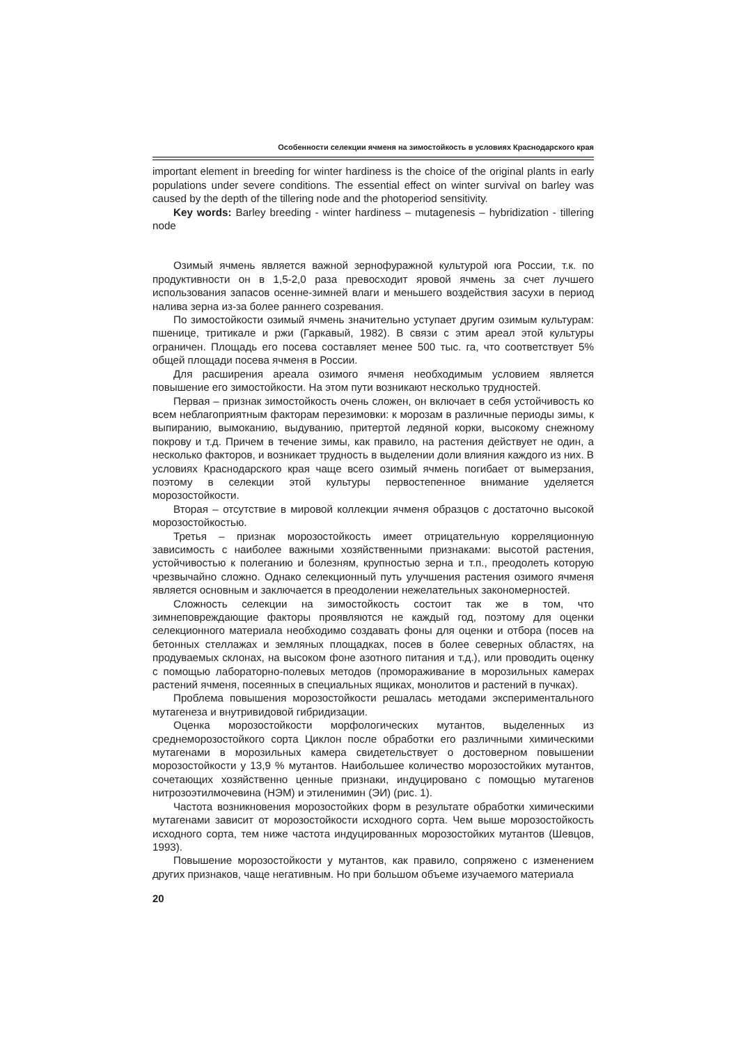Особенности селекции ячменя на зимостойкость в условиях Краснодарского края
important element in breeding for winter hardiness is the choice of the original plants in early populations under severe conditions. The essential effect on winter survival on barley was caused by the depth of the tillering node and the photoperiod sensitivity.
Key words: Barley breeding - winter hardiness – mutagenesis – hybridization - tillering node
Озимый ячмень является важной зернофуражной культурой юга России, т.к. по продуктивности он в 1,5-2,0 раза превосходит яровой ячмень за счет лучшего использования запасов осенне-зимней влаги и меньшего воздействия засухи в период налива зерна из-за более раннего созревания.
По зимостойкости озимый ячмень значительно уступает другим озимым культурам: пшенице, тритикале и ржи (Гаркавый, 1982). В связи с этим ареал этой культуры ограничен. Площадь его посева составляет менее 500 тыс. га, что соответствует 5% общей площади посева ячменя в России.
Для расширения ареала озимого ячменя необходимым условием является повышение его зимостойкости. На этом пути возникают несколько трудностей.
Первая – признак зимостойкость очень сложен, он включает в себя устойчивость ко всем неблагоприятным факторам перезимовки: к морозам в различные периоды зимы, к выпиранию, вымоканию, выдуванию, притертой ледяной корки, высокому снежному покрову и т.д. Причем в течение зимы, как правило, на растения действует не один, а несколько факторов, и возникает трудность в выделении доли влияния каждого из них. В условиях Краснодарского края чаще всего озимый ячмень погибает от вымерзания, поэтому в селекции этой культуры первостепенное внимание уделяется морозостойкости.
Вторая – отсутствие в мировой коллекции ячменя образцов с достаточно высокой морозостойкостью.
Третья – признак морозостойкость имеет отрицательную корреляционную зависимость с наиболее важными хозяйственными признаками: высотой растения, устойчивостью к полеганию и болезням, крупностью зерна и т.п., преодолеть которую чрезвычайно сложно. Однако селекционный путь улучшения растения озимого ячменя является основным и заключается в преодолении нежелательных закономерностей.
Сложность селекции на зимостойкость состоит так же в том, что зимнеповреждающие факторы проявляются не каждый год, поэтому для оценки селекционного материала необходимо создавать фоны для оценки и отбора (посев на бетонных стеллажах и земляных площадках, посев в более северных областях, на продуваемых склонах, на высоком фоне азотного питания и т.д.), или проводить оценку с помощью лабораторно-полевых методов (промораживание в морозильных камерах растений ячменя, посеянных в специальных ящиках, монолитов и растений в пучках).
Проблема повышения морозостойкости решалась методами экспериментального мутагенеза и внутривидовой гибридизации.
Оценка морозостойкости морфологических мутантов, выделенных из среднеморозостойкого сорта Циклон после обработки его различными химическими мутагенами в морозильных камера свидетельствует о достоверном повышении морозостойкости у 13,9 % мутантов. Наибольшее количество морозостойких мутантов, сочетающих хозяйственно ценные признаки, индуцировано с помощью мутагенов нитрозоэтилмочевина (НЭМ) и этиленимин (ЭИ) (рис. 1).
Частота возникновения морозостойких форм в результате обработки химическими мутагенами зависит от морозостойкости исходного сорта. Чем выше морозостойкость исходного сорта, тем ниже частота индуцированных морозостойких мутантов (Шевцов, 1993).
Повышение морозостойкости у мутантов, как правило, сопряжено с изменением других признаков, чаще негативным. Но при большом объеме изучаемого материала
20